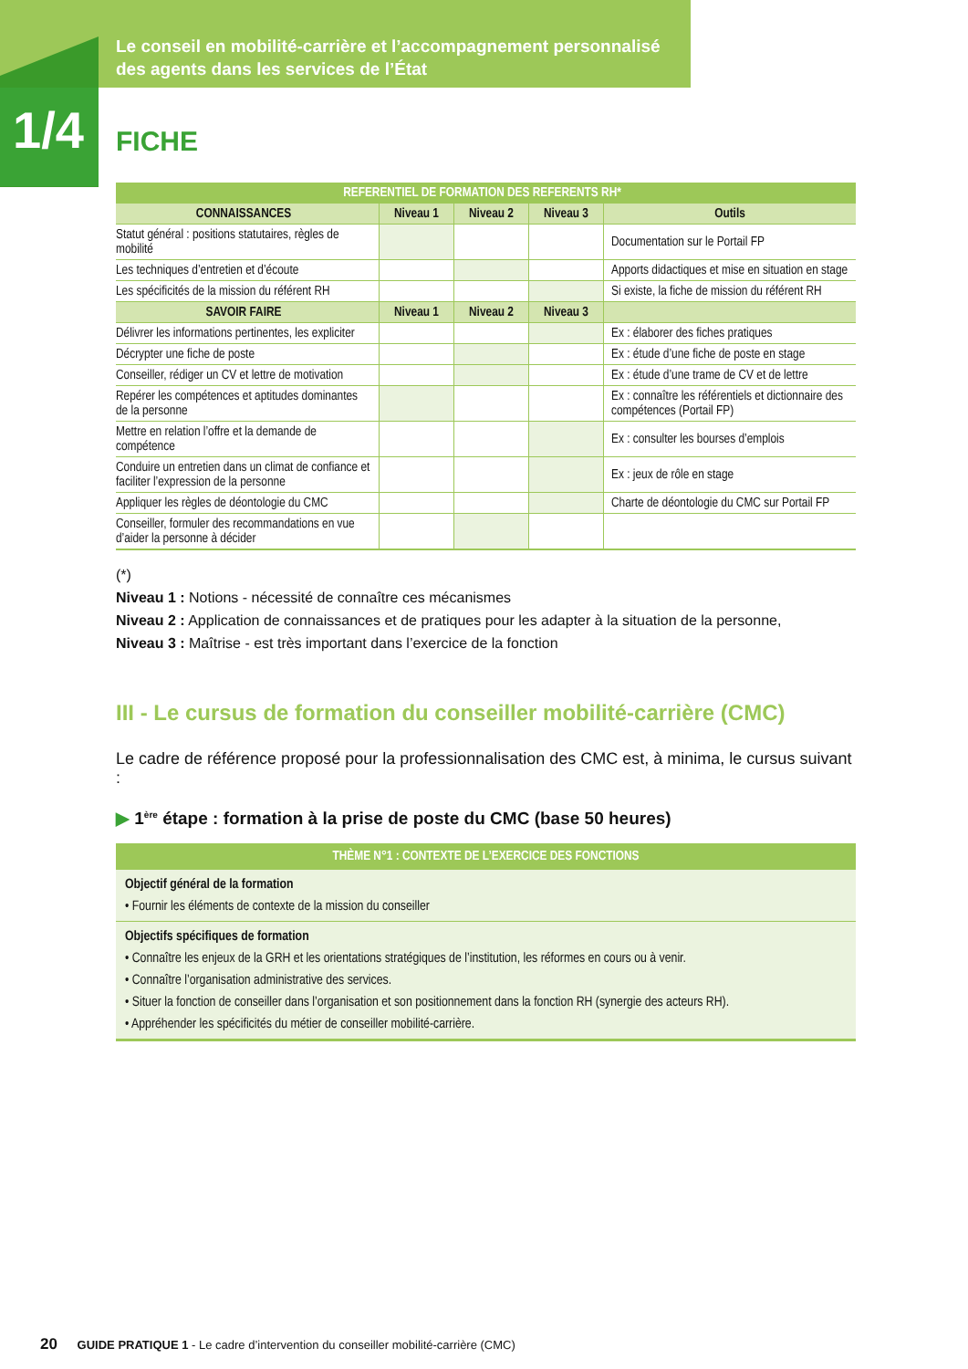Le conseil en mobilité-carrière et l’accompagnement personnalisé
des agents dans les services de l’État
1/4
FICHE
| REFERENTIEL DE FORMATION DES REFERENTS RH* | | | | |
| --- | --- | --- | --- | --- |
| CONNAISSANCES | Niveau 1 | Niveau 2 | Niveau 3 | Outils |
| Statut général : positions statutaires, règles de mobilité | | | | Documentation sur le Portail FP |
| Les techniques d’entretien et d’écoute | | | | Apports didactiques et mise en situation en stage |
| Les spécificités de la mission du référent RH | | | | Si existe, la fiche de mission du référent RH |
| SAVOIR FAIRE | Niveau 1 | Niveau 2 | Niveau 3 | |
| Délivrer les informations pertinentes, les expliciter | | | | Ex : élaborer des fiches pratiques |
| Décrypter une fiche de poste | | | | Ex : étude d’une fiche de poste en stage |
| Conseiller, rédiger un CV et lettre de motivation | | | | Ex : étude d’une trame de CV et de lettre |
| Repérer les compétences et aptitudes dominantes de la personne | | | | Ex : connaître les référentiels et dictionnaire des compétences (Portail FP) |
| Mettre en relation l’offre et la demande de compétence | | | | Ex : consulter les bourses d’emplois |
| Conduire un entretien dans un climat de confiance et faciliter l’expression de la personne | | | | Ex : jeux de rôle en stage |
| Appliquer les règles de déontologie du CMC | | | | Charte de déontologie du CMC sur Portail FP |
| Conseiller, formuler des recommandations en vue d’aider la personne à décider | | | | |
(*)
Niveau 1 : Notions - nécessité de connaître ces mécanismes
Niveau 2 : Application de connaissances et de pratiques pour les adapter à la situation de la personne,
Niveau 3 : Maîtrise - est très important dans l’exercice de la fonction
III - Le cursus de formation du conseiller mobilité-carrière (CMC)
Le cadre de référence proposé pour la professionnalisation des CMC est, à minima, le cursus suivant :
▶ 1<sup>ère</sup> étape : formation à la prise de poste du CMC (base 50 heures)
| THÈME N°1 : CONTEXTE DE L’EXERCICE DES FONCTIONS |
| --- |
| Objectif général de la formation • Fournir les éléments de contexte de la mission du conseiller |
| Objectifs spécifiques de formation • Connaître les enjeux de la GRH et les orientations stratégiques de l’institution, les réformes en cours ou à venir. • Connaître l’organisation administrative des services. • Situer la fonction de conseiller dans l’organisation et son positionnement dans la fonction RH (synergie des acteurs RH). • Appréhender les spécificités du métier de conseiller mobilité-carrière. |
20 GUIDE PRATIQUE 1 - Le cadre d’intervention du conseiller mobilité-carrière (CMC)